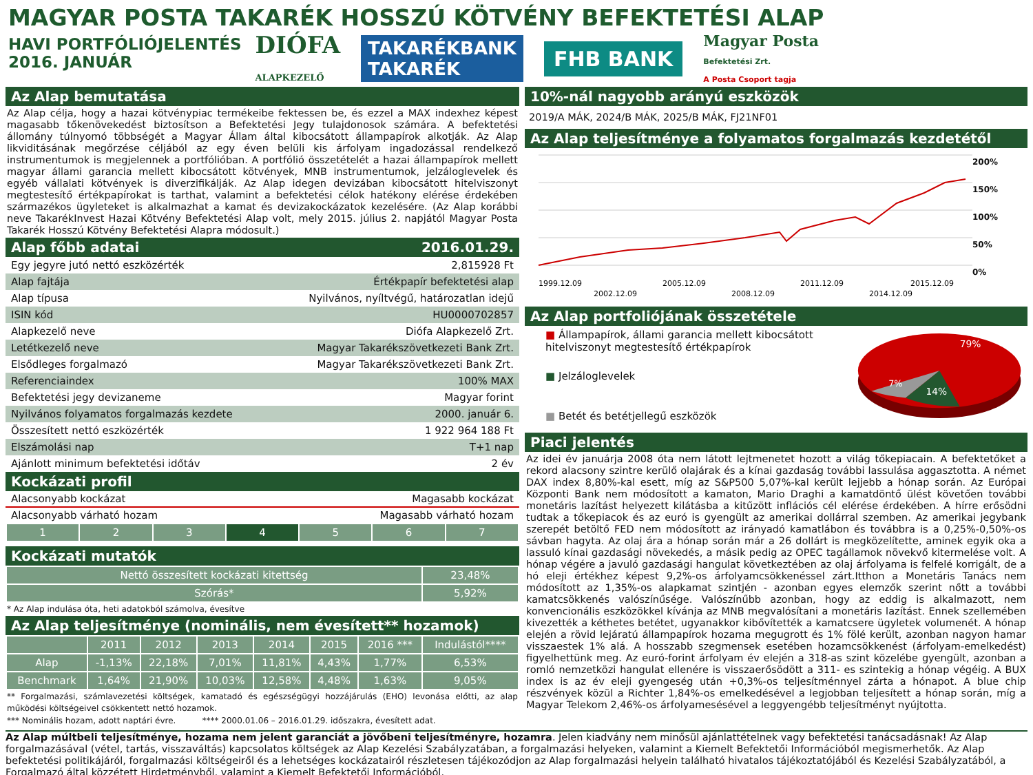MAGYAR POSTA TAKARÉK HOSSZÚ KÖTVÉNY BEFEKTETÉSI ALAP
HAVI PORTFÓLIÓJELENTÉS
2016. JANUÁR
DIÓFA
ALAPKEZELŐ
TAKARÉKBANK
TAKARÉK
FHB BANK
Magyar Posta
Befektetési Zrt.
A Posta Csoport tagja
Az Alap bemutatása
Az Alap célja, hogy a hazai kötvénypiac termékeibe fektessen be, és ezzel a MAX indexhez képest magasabb tőkenövekedést biztosítson a Befektetési Jegy tulajdonosok számára. A befektetési állomány túlnyomó többségét a Magyar Állam által kibocsátott állampapírok alkotják. Az Alap likviditásának megőrzése céljából az egy éven belüli kis árfolyam ingadozással rendelkező instrumentumok is megjelennek a portfólióban. A portfólió összetételét a hazai állampapírok mellett magyar állami garancia mellett kibocsátott kötvények, MNB instrumentumok, jelzáloglevelek és egyéb vállalati kötvények is diverzifikálják. Az Alap idegen devizában kibocsátott hitelviszonyt megtestesítő értékpapírokat is tarthat, valamint a befektetési célok hatékony elérése érdekében származékos ügyleteket is alkalmazhat a kamat és devizakockázatok kezelésére. (Az Alap korábbi neve TakarékInvest Hazai Kötvény Befektetési Alap volt, mely 2015. július 2. napjától Magyar Posta Takarék Hosszú Kötvény Befektetési Alapra módosult.)
Alap főbb adatai 2016.01.29.
| Egy jegyre jutó nettó eszközérték | 2,815928 Ft |
| Alap fajtája | Értékpapír befektetési alap |
| Alap típusa | Nyilvános, nyíltvégű, határozatlan idejű |
| ISIN kód | HU0000702857 |
| Alapkezelő neve | Diófa Alapkezelő Zrt. |
| Letétkezelő neve | Magyar Takarékszövetkezeti Bank Zrt. |
| Elsődleges forgalmazó | Magyar Takarékszövetkezeti Bank Zrt. |
| Referenciaindex | 100% MAX |
| Befektetési jegy devizaneme | Magyar forint |
| Nyilvános folyamatos forgalmazás kezdete | 2000. január 6. |
| Összesített nettó eszközérték | 1 922 964 188 Ft |
| Elszámolási nap | T+1 nap |
| Ajánlott minimum befektetési időtáv | 2 év |
Kockázati profil
Alacsonyabb kockázat Magasabb kockázat
Alacsonyabb várható hozam Magasabb várható hozam
| 1 | 2 | 3 | 4 | 5 | 6 | 7 |
Kockázati mutatók
| Nettó összesített kockázati kitettség | 23,48% |
| Szórás* | 5,92% |
* Az Alap indulása óta, heti adatokból számolva, évesítve
Az Alap teljesítménye (nominális, nem évesített** hozamok)
| | 2011 | 2012 | 2013 | 2014 | 2015 | 2016 *** | Indulástól**** |
| --- | --- | --- | --- | --- | --- | --- | --- |
| Alap | -1,13% | 22,18% | 7,01% | 11,81% | 4,43% | 1,77% | 6,53% |
| Benchmark | 1,64% | 21,90% | 10,03% | 12,58% | 4,48% | 1,63% | 9,05% |
** Forgalmazási, számlavezetési költségek, kamatadó és egészségügyi hozzájárulás (EHO) levonása előtti, az alap működési költségeivel csökkentett nettó hozamok.
*** Nominális hozam, adott naptári évre. **** 2000.01.06 – 2016.01.29. időszakra, évesített adat.
10%-nál nagyobb arányú eszközök
2019/A MÁK, 2024/B MÁK, 2025/B MÁK, FJ21NF01
Az Alap teljesítménye a folyamatos forgalmazás kezdetétől
1999.12.09
2002.12.09
2005.12.09
2008.12.09
2011.12.09
2014.12.09
2015.12.09
200%
150%
100%
50%
0%
Az Alap portfoliójának összetétele
■ Állampapírok, állami garancia mellett kibocsátott hitelviszonyt megtestesítő értékpapírok
■ Jelzáloglevelek
■ Betét és betétjellegű eszközök
79%
14%
7%
Piaci jelentés
Az idei év januárja 2008 óta nem látott lejtmenetet hozott a világ tőkepiacain. A befektetőket a rekord alacsony szintre kerülő olajárak és a kínai gazdaság további lassulása aggasztotta. A német DAX index 8,80%-kal esett, míg az S&P500 5,07%-kal került lejjebb a hónap során. Az Európai Központi Bank nem módosított a kamaton, Mario Draghi a kamatdöntő ülést követően további monetáris lazítást helyezett kilátásba a kitűzött inflációs cél elérése érdekében. A hírre erősödni tudtak a tőkepiacok és az euró is gyengült az amerikai dollárral szemben. Az amerikai jegybank szerepét betöltő FED nem módosított az irányadó kamatlábon és továbbra is a 0,25%-0,50%-os sávban hagyta. Az olaj ára a hónap során már a 26 dollárt is megközelítette, aminek egyik oka a lassuló kínai gazdasági növekedés, a másik pedig az OPEC tagállamok növekvő kitermelése volt. A hónap végére a javuló gazdasági hangulat következtében az olaj árfolyama is felfelé korrigált, de a hó eleji értékhez képest 9,2%-os árfolyamcsökkenéssel zárt.Itthon a Monetáris Tanács nem módosított az 1,35%-os alapkamat szintjén - azonban egyes elemzők szerint nőtt a további kamatcsökkenés valószínűsége. Valószínűbb azonban, hogy az eddig is alkalmazott, nem konvencionális eszközökkel kívánja az MNB megvalósítani a monetáris lazítást. Ennek szellemében kivezették a kéthetes betétet, ugyanakkor kibővítették a kamatcsere ügyletek volumenét. A hónap elején a rövid lejáratú állampapírok hozama megugrott és 1% fölé került, azonban nagyon hamar visszaestek 1% alá. A hosszabb szegmensek esetében hozamcsökkenést (árfolyam-emelkedést) figyelhettünk meg. Az euró-forint árfolyam év elején a 318-as szint közelébe gyengült, azonban a romló nemzetközi hangulat ellenére is visszaerősödött a 311- es szintekig a hónap végéig. A BUX index is az év eleji gyengeség után +0,3%-os teljesítménnyel zárta a hónapot. A blue chip részvények közül a Richter 1,84%-os emelkedésével a legjobban teljesített a hónap során, míg a Magyar Telekom 2,46%-os árfolyamesésével a leggyengébb teljesítményt nyújtotta.
Az Alap múltbeli teljesítménye, hozama nem jelent garanciát a jövőbeni teljesítményre, hozamra. Jelen kiadvány nem minősül ajánlattételnek vagy befektetési tanácsadásnak! Az Alap forgalmazásával (vétel, tartás, visszaváltás) kapcsolatos költségek az Alap Kezelési Szabályzatában, a forgalmazási helyeken, valamint a Kiemelt Befektetői Információból megismerhetők. Az Alap befektetési politikájáról, forgalmazási költségeiről és a lehetséges kockázatairól részletesen tájékozódjon az Alap forgalmazási helyein található hivatalos tájékoztatójából és Kezelési Szabályzatából, a Forgalmazó által közzétett Hirdetményből, valamint a Kiemelt Befektetői Információból.